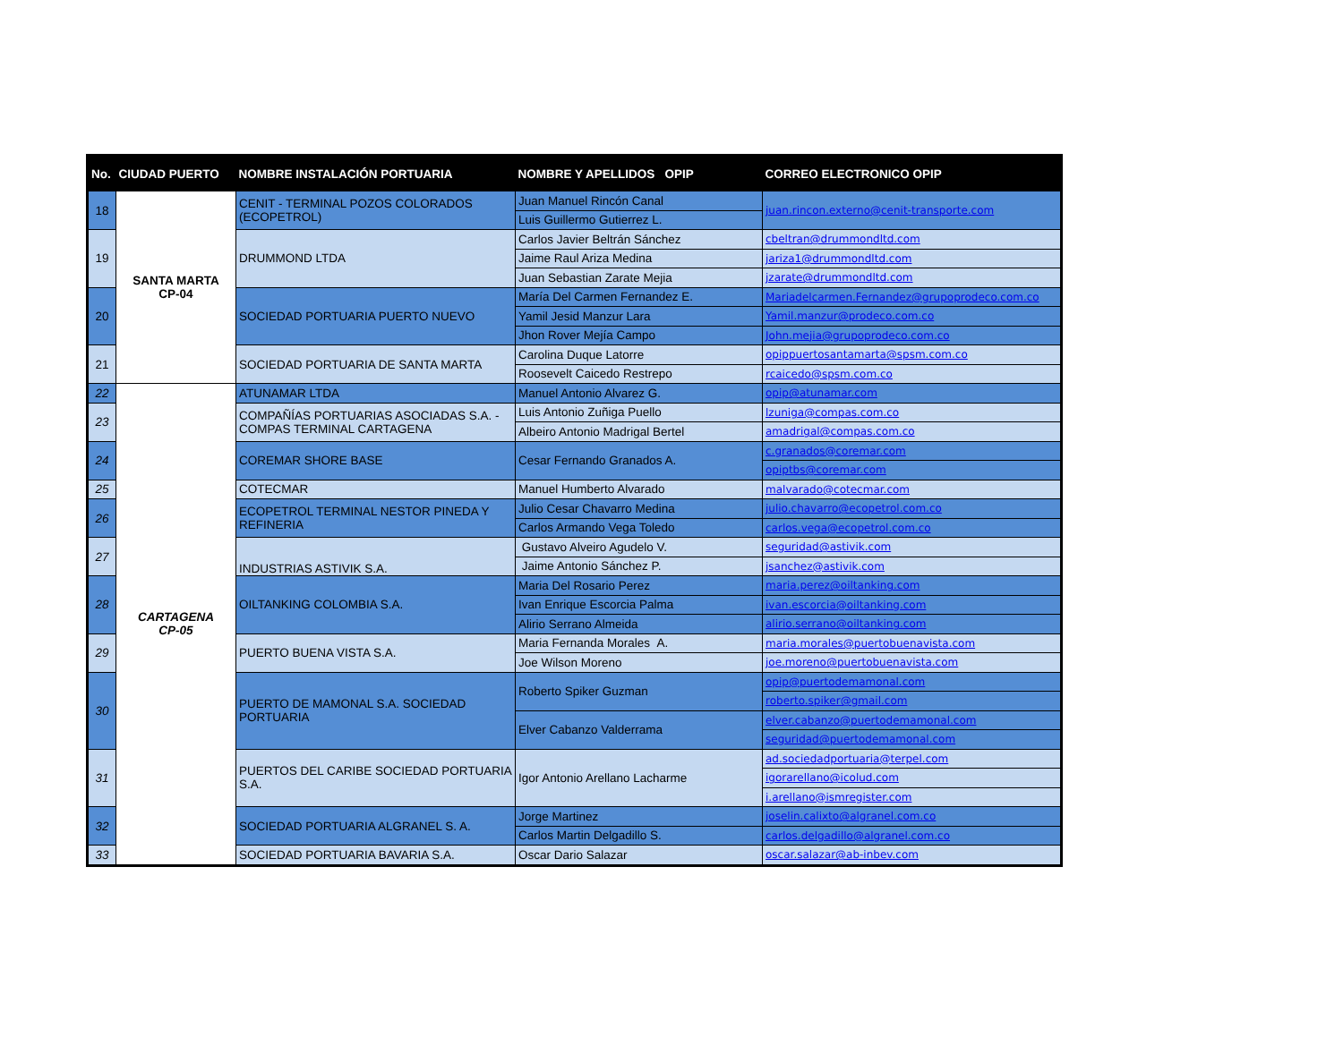| No. | CIUDAD PUERTO | NOMBRE INSTALACIÓN PORTUARIA | NOMBRE Y APELLIDOS OPIP | CORREO ELECTRONICO OPIP |
| --- | --- | --- | --- | --- |
| 18 | SANTA MARTA CP-04 | CENIT - TERMINAL POZOS COLORADOS (ECOPETROL) | Juan Manuel Rincón Canal | juan.rincon.externo@cenit-transporte.com |
| | | | Luis Guillermo Gutierrez L. | |
| 19 | | DRUMMOND LTDA | Carlos Javier Beltrán Sánchez | cbeltran@drummondltd.com |
| | | | Jaime Raul Ariza Medina | jariza1@drummondltd.com |
| | | | Juan Sebastian Zarate Mejia | jzarate@drummondltd.com |
| 20 | | SOCIEDAD PORTUARIA PUERTO NUEVO | María Del Carmen Fernandez E. | Mariadelcarmen.Fernandez@grupoprodeco.com.co |
| | | | Yamil Jesid Manzur Lara | Yamil.manzur@prodeco.com.co |
| | | | Jhon Rover Mejía Campo | John.mejia@grupoprodeco.com.co |
| 21 | | SOCIEDAD PORTUARIA DE SANTA MARTA | Carolina Duque Latorre | opippuertosantamarta@spsm.com.co |
| | | | Roosevelt Caicedo Restrepo | rcaicedo@spsm.com.co |
| 22 | CARTAGENA CP-05 | ATUNAMAR LTDA | Manuel Antonio Alvarez G. | opip@atunamar.com |
| 23 | | COMPAÑÍAS PORTUARIAS ASOCIADAS S.A. - COMPAS TERMINAL CARTAGENA | Luis Antonio Zuñiga Puello | lzuniga@compas.com.co |
| | | | Albeiro Antonio Madrigal Bertel | amadrigal@compas.com.co |
| 24 | | COREMAR SHORE BASE | Cesar Fernando Granados A. | c.granados@coremar.com |
| | | | | opiptbs@coremar.com |
| 25 | | COTECMAR | Manuel Humberto Alvarado | malvarado@cotecmar.com |
| 26 | | ECOPETROL TERMINAL NESTOR PINEDA Y REFINERIA | Julio Cesar Chavarro Medina | julio.chavarro@ecopetrol.com.co |
| | | | Carlos Armando Vega Toledo | carlos.vega@ecopetrol.com.co |
| 27 | | INDUSTRIAS ASTIVIK S.A. | Gustavo Alveiro Agudelo V. | seguridad@astivik.com |
| | | | Jaime Antonio Sánchez P. | jsanchez@astivik.com |
| 28 | | OILTANKING COLOMBIA S.A. | Maria Del Rosario Perez | maria.perez@oiltanking.com |
| | | | Ivan Enrique Escorcia Palma | ivan.escorcia@oiltanking.com |
| | | | Alirio Serrano Almeida | alirio.serrano@oiltanking.com |
| 29 | | PUERTO BUENA VISTA S.A. | Maria Fernanda Morales A. | maria.morales@puertobuenavista.com |
| | | | Joe Wilson Moreno | joe.moreno@puertobuenavista.com |
| 30 | | PUERTO DE MAMONAL S.A. SOCIEDAD PORTUARIA | Roberto Spiker Guzman | opip@puertodemamonal.com |
| | | | | roberto.spiker@gmail.com |
| | | | Elver Cabanzo Valderrama | elver.cabanzo@puertodemamonal.com |
| | | | | seguridad@puertodemamonal.com |
| 31 | | PUERTOS DEL CARIBE SOCIEDAD PORTUARIA S.A. | Igor Antonio Arellano Lacharme | ad.sociedadportuaria@terpel.com |
| | | | | igorarellano@icolud.com |
| | | | | i.arellano@ismregister.com |
| 32 | | SOCIEDAD PORTUARIA ALGRANEL S. A. | Jorge Martinez | joselin.calixto@algranel.com.co |
| | | | Carlos Martin Delgadillo S. | carlos.delgadillo@algranel.com.co |
| 33 | | SOCIEDAD PORTUARIA BAVARIA S.A. | Oscar Dario Salazar | oscar.salazar@ab-inbev.com |